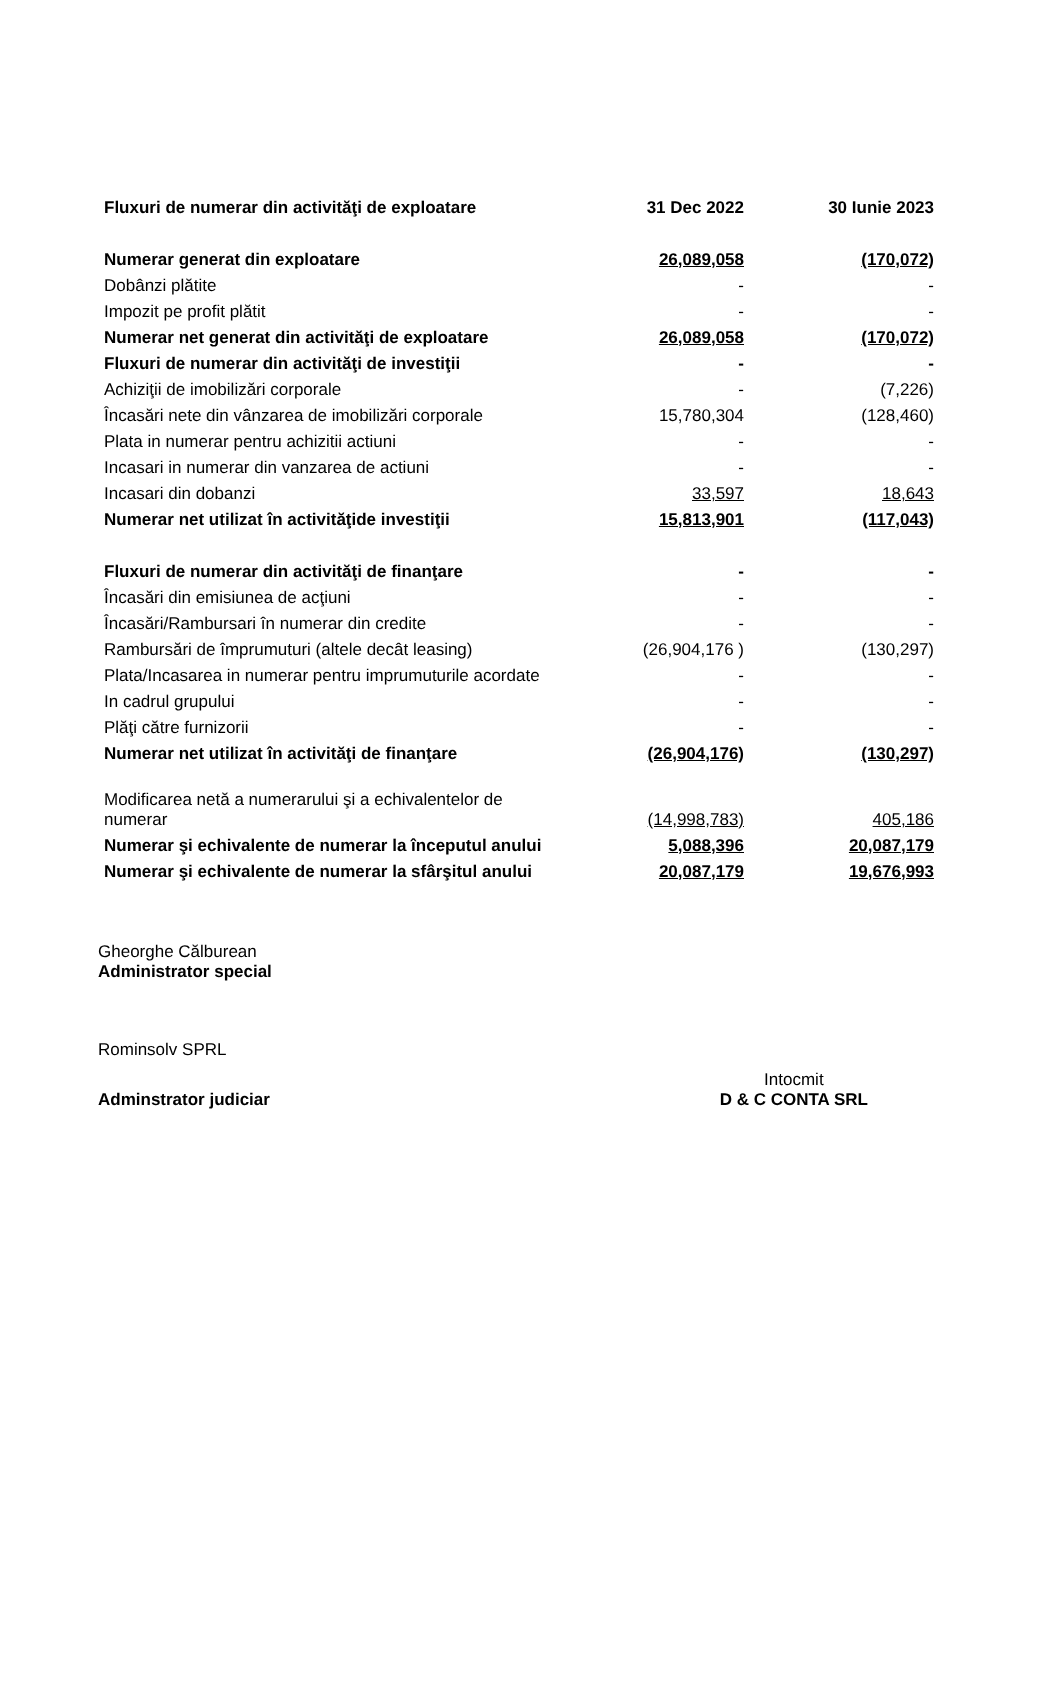| Fluxuri de numerar din activităţi de exploatare | 31 Dec 2022 | 30 Iunie 2023 |
| Numerar generat din exploatare | 26,089,058 | (170,072) |
| Dobânzi plătite | - | - |
| Impozit pe profit plătit | - | - |
| Numerar net generat din activităţi de exploatare | 26,089,058 | (170,072) |
| Fluxuri de numerar din activităţi de investiţii | - | - |
| Achiziţii de imobilizări corporale | - | (7,226) |
| Încasări nete din vânzarea de imobilizări corporale | 15,780,304 | (128,460) |
| Plata in numerar pentru achizitii actiuni | - | - |
| Incasari in numerar din vanzarea de actiuni | - | - |
| Incasari din dobanzi | 33,597 | 18,643 |
| Numerar net utilizat în activităţide investiţii | 15,813,901 | (117,043) |
| Fluxuri de numerar din activităţi de finanţare | - | - |
| Încasări din emisiunea de acţiuni | - | - |
| Încasări/Rambursari în numerar din credite | - | - |
| Rambursări de împrumuturi (altele decât leasing) | (26,904,176 ) | (130,297) |
| Plata/Incasarea in numerar pentru imprumuturile acordate | - | - |
| In cadrul grupului | - | - |
| Plăţi către furnizorii | - | - |
| Numerar net utilizat în activităţi de finanţare | (26,904,176) | (130,297) |
| Modificarea netă a numerarului şi a echivalentelor de numerar | (14,998,783) | 405,186 |
| Numerar şi echivalente de numerar la începutul anului | 5,088,396 | 20,087,179 |
| Numerar şi echivalente de numerar la sfârşitul anului | 20,087,179 | 19,676,993 |
Gheorghe Călburean
Administrator special
Rominsolv SPRL
Adminstrator judiciar
Intocmit
D & C CONTA SRL